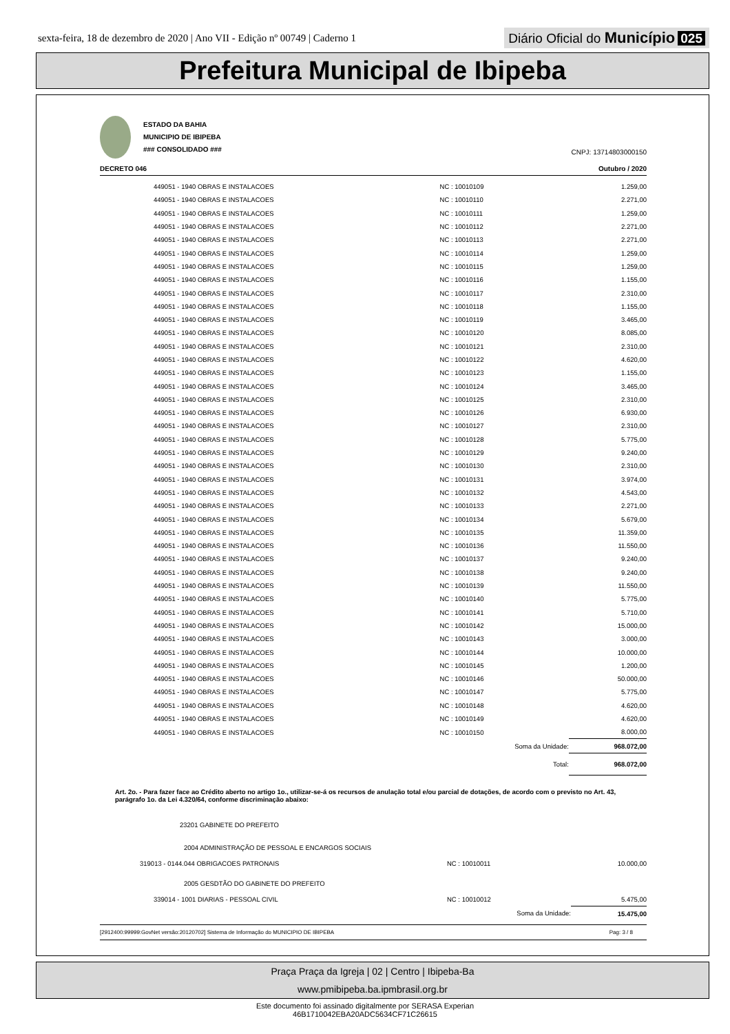sexta-feira, 18 de dezembro de 2020 | Ano VII - Edição nº 00749 | Caderno 1
Diário Oficial do Município 025
Prefeitura Municipal de Ibipeba
ESTADO DA BAHIA
MUNICIPIO DE IBIPEBA
### CONSOLIDADO ###
CNPJ: 13714803000150
DECRETO 046
Outubro / 2020
| | 449051 - 1940 OBRAS E INSTALACOES | NC : 10010109 | 1.259,00 |
| | 449051 - 1940 OBRAS E INSTALACOES | NC : 10010110 | 2.271,00 |
| | 449051 - 1940 OBRAS E INSTALACOES | NC : 10010111 | 1.259,00 |
| | 449051 - 1940 OBRAS E INSTALACOES | NC : 10010112 | 2.271,00 |
| | 449051 - 1940 OBRAS E INSTALACOES | NC : 10010113 | 2.271,00 |
| | 449051 - 1940 OBRAS E INSTALACOES | NC : 10010114 | 1.259,00 |
| | 449051 - 1940 OBRAS E INSTALACOES | NC : 10010115 | 1.259,00 |
| | 449051 - 1940 OBRAS E INSTALACOES | NC : 10010116 | 1.155,00 |
| | 449051 - 1940 OBRAS E INSTALACOES | NC : 10010117 | 2.310,00 |
| | 449051 - 1940 OBRAS E INSTALACOES | NC : 10010118 | 1.155,00 |
| | 449051 - 1940 OBRAS E INSTALACOES | NC : 10010119 | 3.465,00 |
| | 449051 - 1940 OBRAS E INSTALACOES | NC : 10010120 | 8.085,00 |
| | 449051 - 1940 OBRAS E INSTALACOES | NC : 10010121 | 2.310,00 |
| | 449051 - 1940 OBRAS E INSTALACOES | NC : 10010122 | 4.620,00 |
| | 449051 - 1940 OBRAS E INSTALACOES | NC : 10010123 | 1.155,00 |
| | 449051 - 1940 OBRAS E INSTALACOES | NC : 10010124 | 3.465,00 |
| | 449051 - 1940 OBRAS E INSTALACOES | NC : 10010125 | 2.310,00 |
| | 449051 - 1940 OBRAS E INSTALACOES | NC : 10010126 | 6.930,00 |
| | 449051 - 1940 OBRAS E INSTALACOES | NC : 10010127 | 2.310,00 |
| | 449051 - 1940 OBRAS E INSTALACOES | NC : 10010128 | 5.775,00 |
| | 449051 - 1940 OBRAS E INSTALACOES | NC : 10010129 | 9.240,00 |
| | 449051 - 1940 OBRAS E INSTALACOES | NC : 10010130 | 2.310,00 |
| | 449051 - 1940 OBRAS E INSTALACOES | NC : 10010131 | 3.974,00 |
| | 449051 - 1940 OBRAS E INSTALACOES | NC : 10010132 | 4.543,00 |
| | 449051 - 1940 OBRAS E INSTALACOES | NC : 10010133 | 2.271,00 |
| | 449051 - 1940 OBRAS E INSTALACOES | NC : 10010134 | 5.679,00 |
| | 449051 - 1940 OBRAS E INSTALACOES | NC : 10010135 | 11.359,00 |
| | 449051 - 1940 OBRAS E INSTALACOES | NC : 10010136 | 11.550,00 |
| | 449051 - 1940 OBRAS E INSTALACOES | NC : 10010137 | 9.240,00 |
| | 449051 - 1940 OBRAS E INSTALACOES | NC : 10010138 | 9.240,00 |
| | 449051 - 1940 OBRAS E INSTALACOES | NC : 10010139 | 11.550,00 |
| | 449051 - 1940 OBRAS E INSTALACOES | NC : 10010140 | 5.775,00 |
| | 449051 - 1940 OBRAS E INSTALACOES | NC : 10010141 | 5.710,00 |
| | 449051 - 1940 OBRAS E INSTALACOES | NC : 10010142 | 15.000,00 |
| | 449051 - 1940 OBRAS E INSTALACOES | NC : 10010143 | 3.000,00 |
| | 449051 - 1940 OBRAS E INSTALACOES | NC : 10010144 | 10.000,00 |
| | 449051 - 1940 OBRAS E INSTALACOES | NC : 10010145 | 1.200,00 |
| | 449051 - 1940 OBRAS E INSTALACOES | NC : 10010146 | 50.000,00 |
| | 449051 - 1940 OBRAS E INSTALACOES | NC : 10010147 | 5.775,00 |
| | 449051 - 1940 OBRAS E INSTALACOES | NC : 10010148 | 4.620,00 |
| | 449051 - 1940 OBRAS E INSTALACOES | NC : 10010149 | 4.620,00 |
| | 449051 - 1940 OBRAS E INSTALACOES | NC : 10010150 | 8.000,00 |
| | | Soma da Unidade: | 968.072,00 |
| | | Total: | 968.072,00 |
Art. 2o. - Para fazer face ao Crédito aberto no artigo 1o., utilizar-se-á os recursos de anulação total e/ou parcial de dotações, de acordo com o previsto no Art. 43, parágrafo 1o. da Lei 4.320/64, conforme discriminação abaixo:
23201 GABINETE DO PREFEITO
2004 ADMINISTRAÇÃO DE PESSOAL E ENCARGOS SOCIAIS
| | 319013 - 0144.044 OBRIGACOES PATRONAIS | NC : 10010011 | 10.000,00 |
2005 GESDTÃO DO GABINETE DO PREFEITO
| | 339014 - 1001 DIARIAS - PESSOAL CIVIL | NC : 10010012 | 5.475,00 |
| | | Soma da Unidade: | 15.475,00 |
[2912400:99999:GovNet versão:20120702] Sistema de Informação do MUNICIPIO DE IBIPEBA Pag: 3 / 8
Praça Praça da Igreja | 02 | Centro | Ibipeba-Ba
www.pmibipeba.ba.ipmbrasil.org.br
Este documento foi assinado digitalmente por SERASA Experian
46B1710042EBA20ADC5634CF71C26615